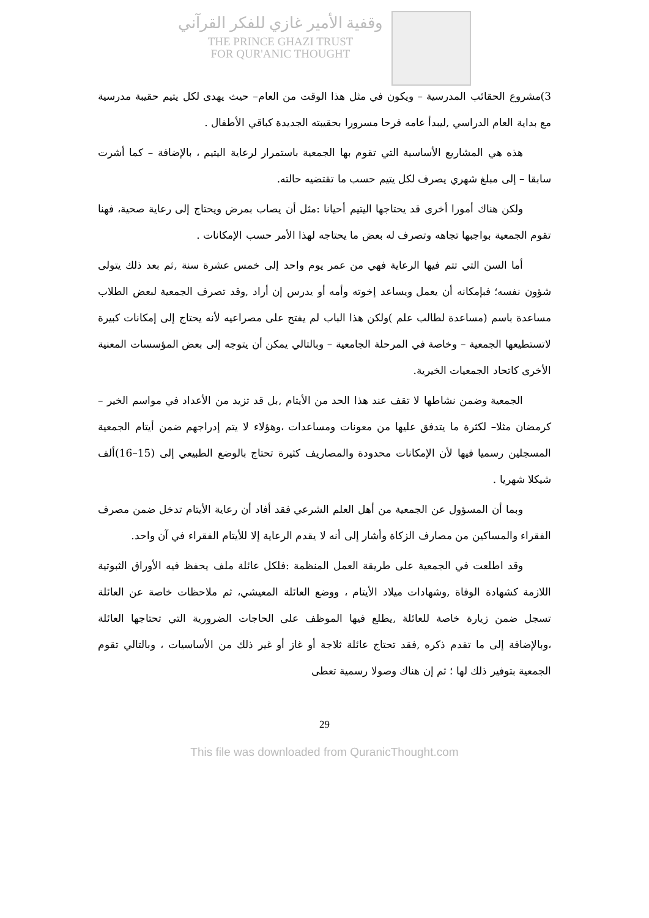وقفية الأمير غازي للفكر القرآني
THE PRINCE GHAZI TRUST
FOR QUR'ANIC THOUGHT
3)مشروع الحقائب المدرسية – ويكون في مثل هذا الوقت من العام– حيث يهدى لكل يتيم حقيبة مدرسية مع بداية العام الدراسي ,ليبدأ عامه فرحا مسرورا بحقيبته الجديدة كباقي الأطفال .
هذه هي المشاريع الأساسية التي تقوم بها الجمعية باستمرار لرعاية اليتيم ، بالإضافة – كما أشرت سابقا – إلى مبلغ شهري يصرف لكل يتيم حسب ما تقتضيه حالته.
ولكن هناك أمورا أخرى قد يحتاجها اليتيم أحيانا :مثل أن يصاب بمرض ويحتاج إلى رعاية صحية، فهنا تقوم الجمعية بواجبها تجاهه وتصرف له بعض ما يحتاجه لهذا الأمر حسب الإمكانات .
أما السن التي تتم فيها الرعاية فهي من عمر يوم واحد إلى خمس عشرة سنة ,ثم بعد ذلك يتولى شؤون نفسه؛ فبإمكانه أن يعمل ويساعد إخوته وأمه أو يدرس إن أراد ,وقد تصرف الجمعية لبعض الطلاب مساعدة باسم (مساعدة لطالب علم )ولكن هذا الباب لم يفتح على مصراعيه لأنه يحتاج إلى إمكانات كبيرة لاتستطيعها الجمعية – وخاصة في المرحلة الجامعية – وبالتالي يمكن أن يتوجه إلى بعض المؤسسات المعنية الأخرى كاتحاد الجمعيات الخيرية.
الجمعية وضمن نشاطها لا تقف عند هذا الحد من الأيتام ,بل قد تزيد من الأعداد في مواسم الخير –كرمضان مثلا– لكثرة ما يتدفق عليها من معونات ومساعدات ،وهؤلاء لا يتم إدراجهم ضمن أيتام الجمعية المسجلين رسميا فيها لأن الإمكانات محدودة والمصاريف كثيرة تحتاج بالوضع الطبيعي إلى (15–16)ألف شيكلا شهريا .
وبما أن المسؤول عن الجمعية من أهل العلم الشرعي فقد أفاد أن رعاية الأيتام تدخل ضمن مصرف الفقراء والمساكين من مصارف الزكاة وأشار إلى أنه لا يقدم الرعاية إلا للأيتام الفقراء في آن واحد.
وقد اطلعت في الجمعية على طريقة العمل المنظمة :فلكل عائلة ملف يحفظ فيه الأوراق الثبوتية اللازمة كشهادة الوفاة ,وشهادات ميلاد الأيتام ، ووضع العائلة المعيشي، ثم ملاحظات خاصة عن العائلة تسجل ضمن زيارة خاصة للعائلة ,يطلع فيها الموظف على الحاجات الضرورية التي تحتاجها العائلة ،وبالإضافة إلى ما تقدم ذكره ,فقد تحتاج عائلة ثلاجة أو غاز أو غير ذلك من الأساسيات ، وبالتالي تقوم الجمعية بتوفير ذلك لها ؛ ثم إن هناك وصولا رسمية تعطى
29
This file was downloaded from QuranicThought.com